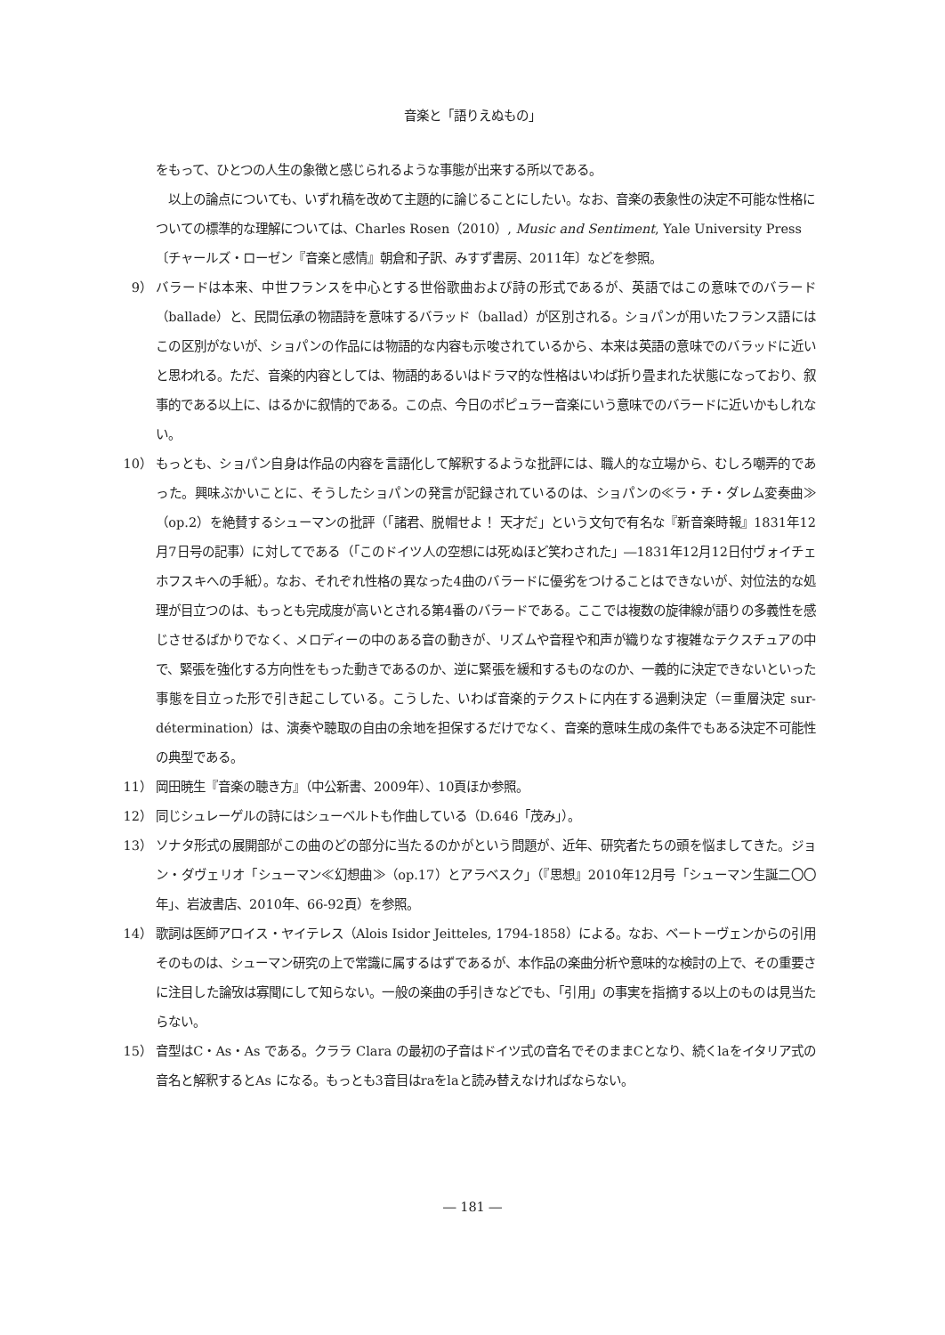音楽と「語りえぬもの」
をもって、ひとつの人生の象徴と感じられるような事態が出来する所以である。
　以上の論点についても、いずれ稿を改めて主題的に論じることにしたい。なお、音楽の表象性の決定不可能な性格についての標準的な理解については、Charles Rosen（2010）, Music and Sentiment, Yale University Press〔チャールズ・ローゼン『音楽と感情』朝倉和子訳、みすず書房、2011年〕などを参照。
9） バラードは本来、中世フランスを中心とする世俗歌曲および詩の形式であるが、英語ではこの意味でのバラード（ballade）と、民間伝承の物語詩を意味するバラッド（ballad）が区別される。ショパンが用いたフランス語にはこの区別がないが、ショパンの作品には物語的な内容も示唆されているから、本来は英語の意味でのバラッドに近いと思われる。ただ、音楽的内容としては、物語的あるいはドラマ的な性格はいわば折り畳まれた状態になっており、叙事的である以上に、はるかに叙情的である。この点、今日のポピュラー音楽にいう意味でのバラードに近いかもしれない。
10） もっとも、ショパン自身は作品の内容を言語化して解釈するような批評には、職人的な立場から、むしろ嘲弄的であった。興味ぶかいことに、そうしたショパンの発言が記録されているのは、ショパンの≪ラ・チ・ダレム変奏曲≫（op.2）を絶賛するシューマンの批評（「諸君、脱帽せよ！ 天才だ」という文句で有名な『新音楽時報』1831年12月7日号の記事）に対してである（「このドイツ人の空想には死ぬほど笑わされた」―1831年12月12日付ヴォイチェホフスキへの手紙）。なお、それぞれ性格の異なった4曲のバラードに優劣をつけることはできないが、対位法的な処理が目立つのは、もっとも完成度が高いとされる第4番のバラードである。ここでは複数の旋律線が語りの多義性を感じさせるばかりでなく、メロディーの中のある音の動きが、リズムや音程や和声が織りなす複雑なテクスチュアの中で、緊張を強化する方向性をもった動きであるのか、逆に緊張を緩和するものなのか、一義的に決定できないといった事態を目立った形で引き起こしている。こうした、いわば音楽的テクストに内在する過剰決定（＝重層決定 sur-détermination）は、演奏や聴取の自由の余地を担保するだけでなく、音楽的意味生成の条件でもある決定不可能性の典型である。
11） 岡田暁生『音楽の聴き方』（中公新書、2009年）、10頁ほか参照。
12） 同じシュレーゲルの詩にはシューベルトも作曲している（D.646「茂み」）。
13） ソナタ形式の展開部がこの曲のどの部分に当たるのかがという問題が、近年、研究者たちの頭を悩ましてきた。ジョン・ダヴェリオ「シューマン≪幻想曲≫（op.17）とアラベスク」（『思想』2010年12月号「シューマン生誕二〇〇年」、岩波書店、2010年、66-92頁）を参照。
14） 歌詞は医師アロイス・ヤイテレス（Alois Isidor Jeitteles, 1794-1858）による。なお、ベートーヴェンからの引用そのものは、シューマン研究の上で常識に属するはずであるが、本作品の楽曲分析や意味的な検討の上で、その重要さに注目した論攷は寡聞にして知らない。一般の楽曲の手引きなどでも、「引用」の事実を指摘する以上のものは見当たらない。
15） 音型はC・As・As である。クララ Clara の最初の子音はドイツ式の音名でそのままCとなり、続くlaをイタリア式の音名と解釈するとAs になる。もっとも3音目はraをlaと読み替えなければならない。
― 181 ―